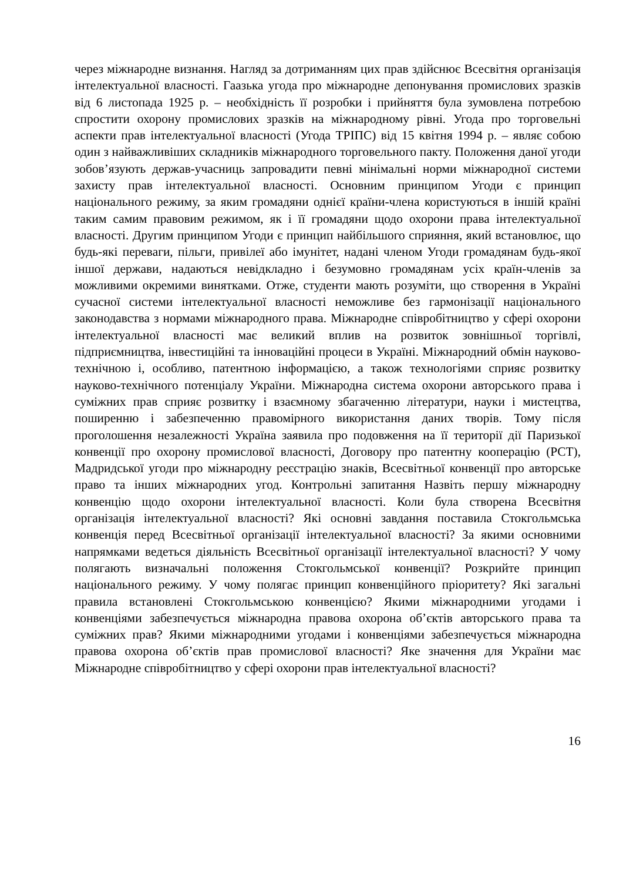через міжнародне визнання. Нагляд за дотриманням цих прав здійснює Всесвітня організація інтелектуальної власності. Гаазька угода про міжнародне депонування промислових зразків від 6 листопада 1925 р. – необхідність її розробки і прийняття була зумовлена потребою спростити охорону промислових зразків на міжнародному рівні. Угода про торговельні аспекти прав інтелектуальної власності (Угода ТРІПС) від 15 квітня 1994 р. – являє собою один з найважливіших складників міжнародного торговельного пакту. Положення даної угоди зобов’язують держав-учасниць запровадити певні мінімальні норми міжнародної системи захисту прав інтелектуальної власності. Основним принципом Угоди є принцип національного режиму, за яким громадяни однієї країни-члена користуються в іншій країні таким самим правовим режимом, як і її громадяни щодо охорони права інтелектуальної власності. Другим принципом Угоди є принцип найбільшого сприяння, який встановлює, що будь-які переваги, пільги, привілеї або імунітет, надані членом Угоди громадянам будь-якої іншої держави, надаються невідкладно і безумовно громадянам усіх країн-членів за можливими окремими винятками. Отже, студенти мають розуміти, що створення в Україні сучасної системи інтелектуальної власності неможливе без гармонізації національного законодавства з нормами міжнародного права. Міжнародне співробітництво у сфері охорони інтелектуальної власності має великий вплив на розвиток зовнішньої торгівлі, підприємництва, інвестиційні та інноваційні процеси в Україні. Міжнародний обмін науково-технічною і, особливо, патентною інформацією, а також технологіями сприяє розвитку науково-технічного потенціалу України. Міжнародна система охорони авторського права і суміжних прав сприяє розвитку і взаємному збагаченню літератури, науки і мистецтва, поширенню і забезпеченню правомірного використання даних творів. Тому після проголошення незалежності Україна заявила про подовження на її території дії Паризької конвенції про охорону промислової власності, Договору про патентну кооперацію (PCT), Мадридської угоди про міжнародну реєстрацію знаків, Всесвітньої конвенції про авторське право та інших міжнародних угод. Контрольні запитання Назвіть першу міжнародну конвенцію щодо охорони інтелектуальної власності. Коли була створена Всесвітня організація інтелектуальної власності? Які основні завдання поставила Стокгольмська конвенція перед Всесвітньої організації інтелектуальної власності? За якими основними напрямками ведеться діяльність Всесвітньої організації інтелектуальної власності? У чому полягають визначальні положення Стокгольмської конвенції? Розкрийте принцип національного режиму. У чому полягає принцип конвенційного пріоритету? Які загальні правила встановлені Стокгольмською конвенцією? Якими міжнародними угодами і конвенціями забезпечується міжнародна правова охорона об’єктів авторського права та суміжних прав? Якими міжнародними угодами і конвенціями забезпечується міжнародна правова охорона об’єктів прав промислової власності? Яке значення для України має Міжнародне співробітництво у сфері охорони прав інтелектуальної власності?
16